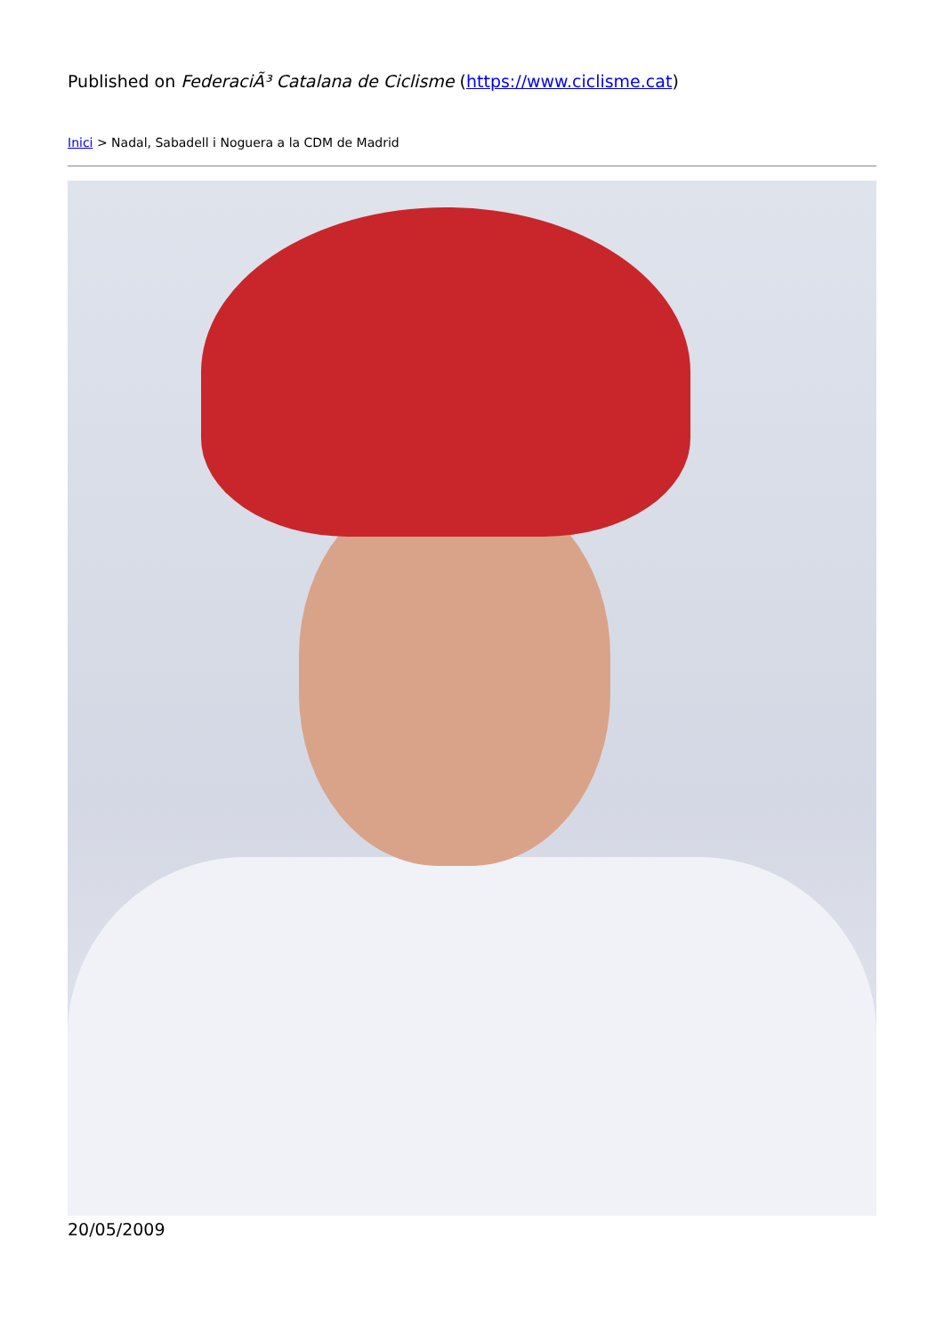Published on FederaciÃ³ Catalana de Ciclisme (https://www.ciclisme.cat)
Inici > Nadal, Sabadell i Noguera a la CDM de Madrid
20/05/2009